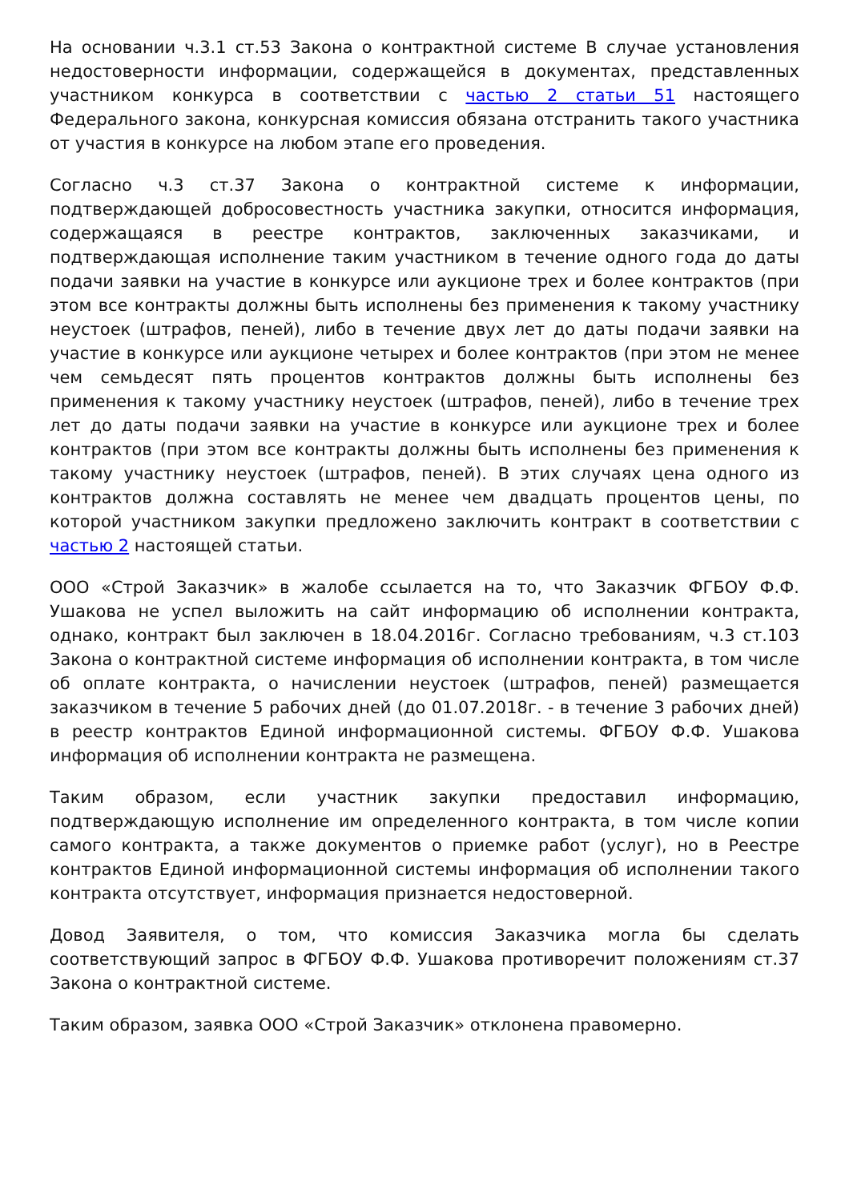На основании ч.3.1 ст.53 Закона о контрактной системе В случае установления недостоверности информации, содержащейся в документах, представленных участником конкурса в соответствии с частью 2 статьи 51 настоящего Федерального закона, конкурсная комиссия обязана отстранить такого участника от участия в конкурсе на любом этапе его проведения.
Согласно ч.3 ст.37 Закона о контрактной системе к информации, подтверждающей добросовестность участника закупки, относится информация, содержащаяся в реестре контрактов, заключенных заказчиками, и подтверждающая исполнение таким участником в течение одного года до даты подачи заявки на участие в конкурсе или аукционе трех и более контрактов (при этом все контракты должны быть исполнены без применения к такому участнику неустоек (штрафов, пеней), либо в течение двух лет до даты подачи заявки на участие в конкурсе или аукционе четырех и более контрактов (при этом не менее чем семьдесят пять процентов контрактов должны быть исполнены без применения к такому участнику неустоек (штрафов, пеней), либо в течение трех лет до даты подачи заявки на участие в конкурсе или аукционе трех и более контрактов (при этом все контракты должны быть исполнены без применения к такому участнику неустоек (штрафов, пеней). В этих случаях цена одного из контрактов должна составлять не менее чем двадцать процентов цены, по которой участником закупки предложено заключить контракт в соответствии с частью 2 настоящей статьи.
ООО «Строй Заказчик» в жалобе ссылается на то, что Заказчик ФГБОУ Ф.Ф. Ушакова не успел выложить на сайт информацию об исполнении контракта, однако, контракт был заключен в 18.04.2016г. Согласно требованиям, ч.3 ст.103 Закона о контрактной системе информация об исполнении контракта, в том числе об оплате контракта, о начислении неустоек (штрафов, пеней) размещается заказчиком в течение 5 рабочих дней (до 01.07.2018г. - в течение 3 рабочих дней) в реестр контрактов Единой информационной системы. ФГБОУ Ф.Ф. Ушакова информация об исполнении контракта не размещена.
Таким образом, если участник закупки предоставил информацию, подтверждающую исполнение им определенного контракта, в том числе копии самого контракта, а также документов о приемке работ (услуг), но в Реестре контрактов Единой информационной системы информация об исполнении такого контракта отсутствует, информация признается недостоверной.
Довод Заявителя, о том, что комиссия Заказчика могла бы сделать соответствующий запрос в ФГБОУ Ф.Ф. Ушакова противоречит положениям ст.37 Закона о контрактной системе.
Таким образом, заявка ООО «Строй Заказчик» отклонена правомерно.